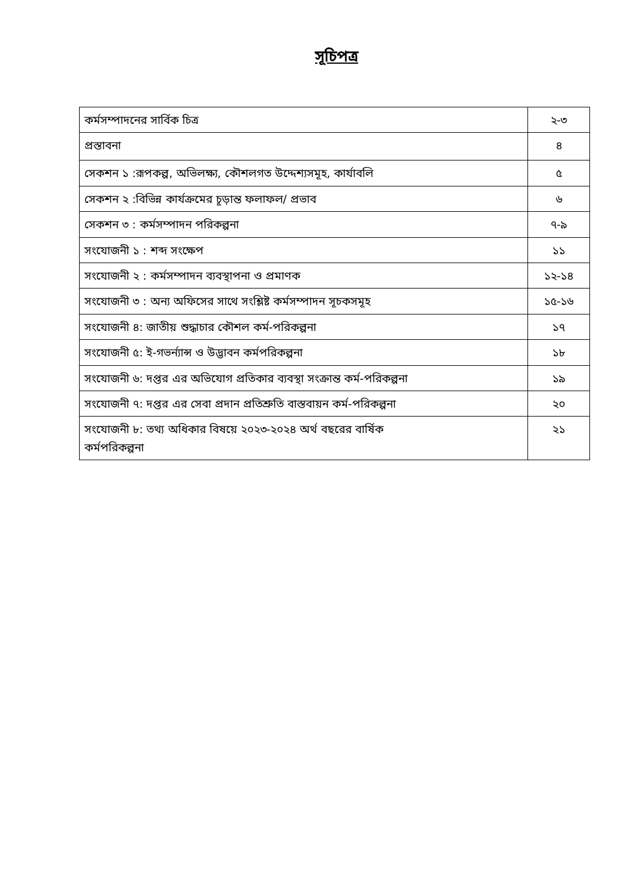সূচিপত্র
| কর্মসম্পাদনের সার্বিক চিত্র | ২-৩ |
| প্রস্তাবনা | ৪ |
| সেকশন ১ :রূপকল্প, অভিলক্ষ্য, কৌশলগত উদ্দেশ্যসমূহ, কার্যাবলি | ৫ |
| সেকশন ২ :বিভিন্ন কার্যক্রমের চূড়ান্ত ফলাফল/ প্রভাব | ৬ |
| সেকশন ৩ : কর্মসম্পাদন পরিকল্পনা | ৭-৯ |
| সংযোজনী ১ : শব্দ সংক্ষেপ | ১১ |
| সংযোজনী ২ : কর্মসম্পাদন ব্যবস্থাপনা ও প্রমাণক | ১২-১৪ |
| সংযোজনী ৩ : অন্য অফিসের সাথে সংশ্লিষ্ট কর্মসম্পাদন সূচকসমূহ | ১৫-১৬ |
| সংযোজনী ৪: জাতীয় শুদ্ধাচার কৌশল কর্ম-পরিকল্পনা | ১৭ |
| সংযোজনী ৫: ই-গভর্ন্যান্স ও উদ্ভাবন কর্মপরিকল্পনা | ১৮ |
| সংযোজনী ৬: দপ্তর এর অভিযোগ প্রতিকার ব্যবস্থা সংক্রান্ত কর্ম-পরিকল্পনা | ১৯ |
| সংযোজনী ৭: দপ্তর এর সেবা প্রদান প্রতিশ্রুতি বাস্তবায়ন কর্ম-পরিকল্পনা | ২০ |
| সংযোজনী ৮: তথ্য অধিকার বিষয়ে ২০২৩-২০২৪ অর্থ বছরের বার্ষিক কর্মপরিকল্পনা | ২১ |